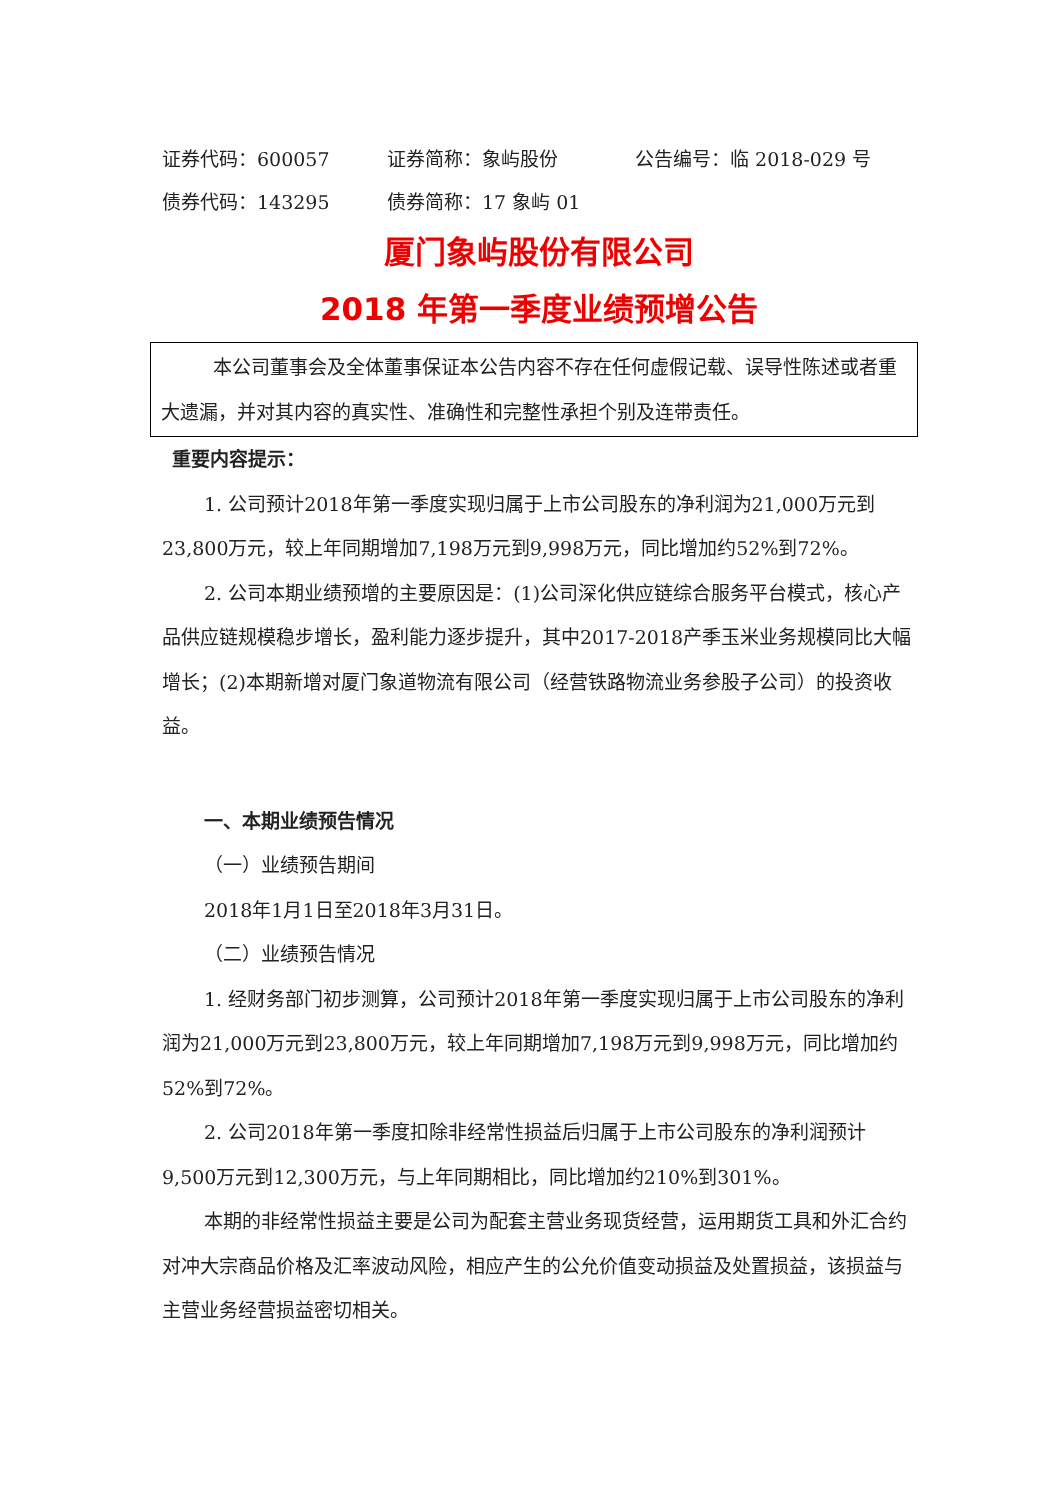证券代码：600057 证券简称：象屿股份 公告编号：临 2018-029 号
债券代码：143295 债券简称：17 象屿 01
厦门象屿股份有限公司
2018 年第一季度业绩预增公告
本公司董事会及全体董事保证本公告内容不存在任何虚假记载、误导性陈述或者重大遗漏，并对其内容的真实性、准确性和完整性承担个别及连带责任。
重要内容提示：
1. 公司预计2018年第一季度实现归属于上市公司股东的净利润为21,000万元到23,800万元，较上年同期增加7,198万元到9,998万元，同比增加约52%到72%。
2. 公司本期业绩预增的主要原因是：(1)公司深化供应链综合服务平台模式，核心产品供应链规模稳步增长，盈利能力逐步提升，其中2017-2018产季玉米业务规模同比大幅增长；(2)本期新增对厦门象道物流有限公司（经营铁路物流业务参股子公司）的投资收益。
一、本期业绩预告情况
（一）业绩预告期间
2018年1月1日至2018年3月31日。
（二）业绩预告情况
1. 经财务部门初步测算，公司预计2018年第一季度实现归属于上市公司股东的净利润为21,000万元到23,800万元，较上年同期增加7,198万元到9,998万元，同比增加约52%到72%。
2. 公司2018年第一季度扣除非经常性损益后归属于上市公司股东的净利润预计9,500万元到12,300万元，与上年同期相比，同比增加约210%到301%。
本期的非经常性损益主要是公司为配套主营业务现货经营，运用期货工具和外汇合约对冲大宗商品价格及汇率波动风险，相应产生的公允价值变动损益及处置损益，该损益与主营业务经营损益密切相关。